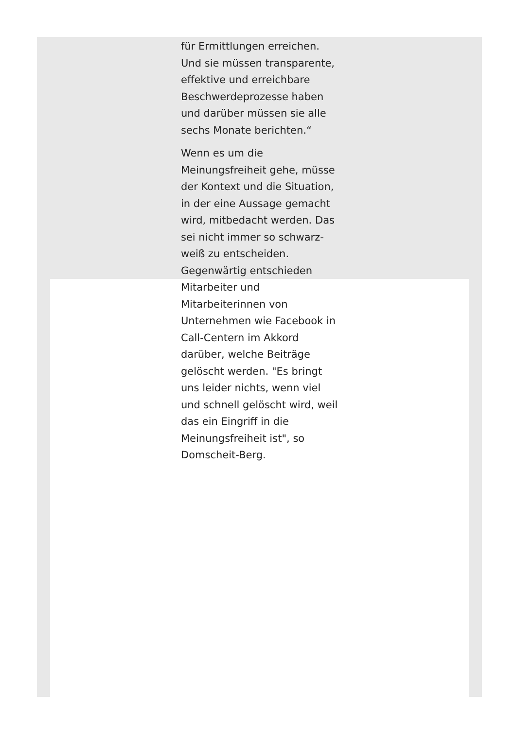für Ermittlungen erreichen. Und sie müssen transparente, effektive und erreichbare Beschwerdeprozesse haben und darüber müssen sie alle sechs Monate berichten.“
Wenn es um die Meinungsfreiheit gehe, müsse der Kontext und die Situation, in der eine Aussage gemacht wird, mitbedacht werden. Das sei nicht immer so schwarz-weiß zu entscheiden. Gegenwärtig entschieden Mitarbeiter und Mitarbeiterinnen von Unternehmen wie Facebook in Call-Centern im Akkord darüber, welche Beiträge gelöscht werden. "Es bringt uns leider nichts, wenn viel und schnell gelöscht wird, weil das ein Eingriff in die Meinungsfreiheit ist", so Domscheit-Berg.